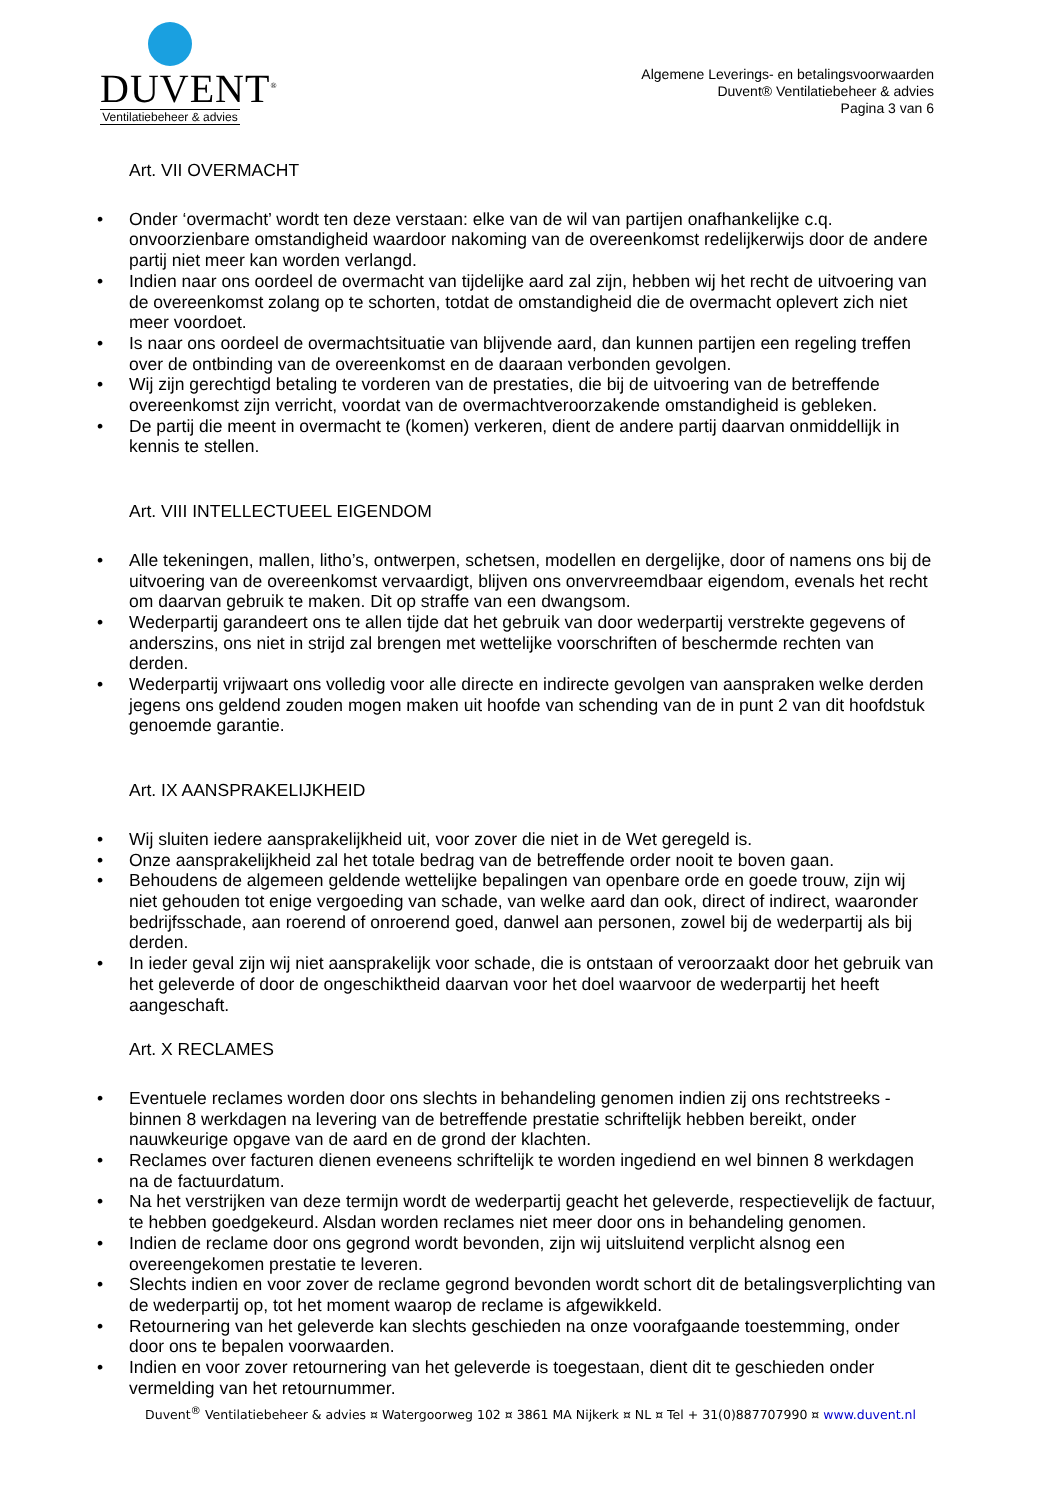DUVENT<sup>®</sup>
Ventilatiebeheer & advies
Algemene Leverings- en betalingsvoorwaarden
Duvent® Ventilatiebeheer & advies
Pagina 3 van 6
Art. VII OVERMACHT
• Onder ‘overmacht’ wordt ten deze verstaan: elke van de wil van partijen onafhankelijke c.q. onvoorzienbare omstandigheid waardoor nakoming van de overeenkomst redelijkerwijs door de andere partij niet meer kan worden verlangd.
• Indien naar ons oordeel de overmacht van tijdelijke aard zal zijn, hebben wij het recht de uitvoering van de overeenkomst zolang op te schorten, totdat de omstandigheid die de overmacht oplevert zich niet meer voordoet.
• Is naar ons oordeel de overmachtsituatie van blijvende aard, dan kunnen partijen een regeling treffen over de ontbinding van de overeenkomst en de daaraan verbonden gevolgen.
• Wij zijn gerechtigd betaling te vorderen van de prestaties, die bij de uitvoering van de betreffende overeenkomst zijn verricht, voordat van de overmachtveroorzakende omstandigheid is gebleken.
• De partij die meent in overmacht te (komen) verkeren, dient de andere partij daarvan onmiddellijk in kennis te stellen.
Art. VIII INTELLECTUEEL EIGENDOM
• Alle tekeningen, mallen, litho’s, ontwerpen, schetsen, modellen en dergelijke, door of namens ons bij de uitvoering van de overeenkomst vervaardigt, blijven ons onvervreemdbaar eigendom, evenals het recht om daarvan gebruik te maken. Dit op straffe van een dwangsom.
• Wederpartij garandeert ons te allen tijde dat het gebruik van door wederpartij verstrekte gegevens of anderszins, ons niet in strijd zal brengen met wettelijke voorschriften of beschermde rechten van derden.
• Wederpartij vrijwaart ons volledig voor alle directe en indirecte gevolgen van aanspraken welke derden jegens ons geldend zouden mogen maken uit hoofde van schending van de in punt 2 van dit hoofdstuk genoemde garantie.
Art. IX AANSPRAKELIJKHEID
• Wij sluiten iedere aansprakelijkheid uit, voor zover die niet in de Wet geregeld is.
• Onze aansprakelijkheid zal het totale bedrag van de betreffende order nooit te boven gaan.
• Behoudens de algemeen geldende wettelijke bepalingen van openbare orde en goede trouw, zijn wij niet gehouden tot enige vergoeding van schade, van welke aard dan ook, direct of indirect, waaronder bedrijfsschade, aan roerend of onroerend goed, danwel aan personen, zowel bij de wederpartij als bij derden.
• In ieder geval zijn wij niet aansprakelijk voor schade, die is ontstaan of veroorzaakt door het gebruik van het geleverde of door de ongeschiktheid daarvan voor het doel waarvoor de wederpartij het heeft aangeschaft.
Art. X RECLAMES
• Eventuele reclames worden door ons slechts in behandeling genomen indien zij ons rechtstreeks - binnen 8 werkdagen na levering van de betreffende prestatie schriftelijk hebben bereikt, onder nauwkeurige opgave van de aard en de grond der klachten.
• Reclames over facturen dienen eveneens schriftelijk te worden ingediend en wel binnen 8 werkdagen na de factuurdatum.
• Na het verstrijken van deze termijn wordt de wederpartij geacht het geleverde, respectievelijk de factuur, te hebben goedgekeurd. Alsdan worden reclames niet meer door ons in behandeling genomen.
• Indien de reclame door ons gegrond wordt bevonden, zijn wij uitsluitend verplicht alsnog een overeengekomen prestatie te leveren.
• Slechts indien en voor zover de reclame gegrond bevonden wordt schort dit de betalingsverplichting van de wederpartij op, tot het moment waarop de reclame is afgewikkeld.
• Retournering van het geleverde kan slechts geschieden na onze voorafgaande toestemming, onder door ons te bepalen voorwaarden.
• Indien en voor zover retournering van het geleverde is toegestaan, dient dit te geschieden onder vermelding van het retournummer.
Duvent<sup>®</sup> Ventilatiebeheer & advies ¤ Watergoorweg 102 ¤ 3861 MA Nijkerk ¤ NL ¤ Tel + 31(0)887707990 ¤ www.duvent.nl